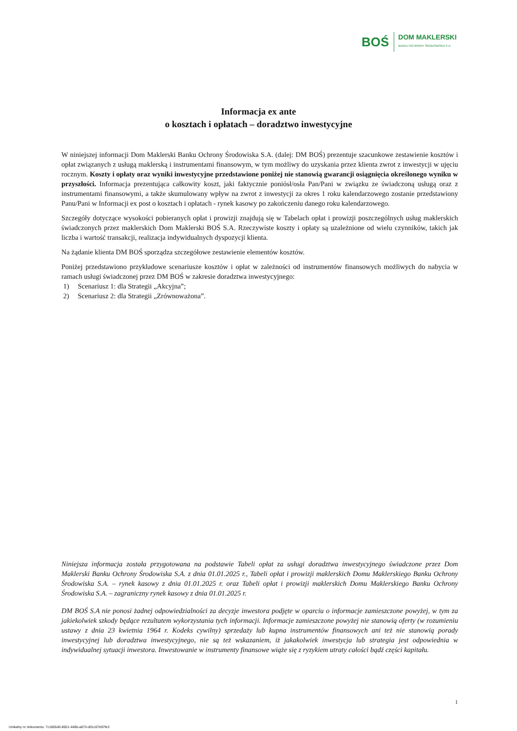BOŚ
DOM MAKLERSKI
BANKU OCHRONY ŚRODOWISKA S.A.
Informacja ex ante
o kosztach i opłatach – doradztwo inwestycyjne
W niniejszej informacji Dom Maklerski Banku Ochrony Środowiska S.A. (dalej: DM BOŚ) prezentuje szacunkowe zestawienie kosztów i opłat związanych z usługą maklerską i instrumentami finansowym, w tym możliwy do uzyskania przez klienta zwrot z inwestycji w ujęciu rocznym. Koszty i opłaty oraz wyniki inwestycyjne przedstawione poniżej nie stanowią gwarancji osiągnięcia określonego wyniku w przyszłości. Informacja prezentująca całkowity koszt, jaki faktycznie poniósł/osła Pan/Pani w związku ze świadczoną usługą oraz z instrumentami finansowymi, a także skumulowany wpływ na zwrot z inwestycji za okres 1 roku kalendarzowego zostanie przedstawiony Panu/Pani w Informacji ex post o kosztach i opłatach - rynek kasowy po zakończeniu danego roku kalendarzowego.
Szczegóły dotyczące wysokości pobieranych opłat i prowizji znajdują się w Tabelach opłat i prowizji poszczególnych usług maklerskich świadczonych przez maklerskich Dom Maklerski BOŚ S.A. Rzeczywiste koszty i opłaty są uzależnione od wielu czynników, takich jak liczba i wartość transakcji, realizacja indywidualnych dyspozycji klienta.
Na żądanie klienta DM BOŚ sporządza szczegółowe zestawienie elementów kosztów.
Poniżej przedstawiono przykładowe scenariusze kosztów i opłat w zależności od instrumentów finansowych możliwych do nabycia w ramach usługi świadczonej przez DM BOŚ w zakresie doradztwa inwestycyjnego:
1) Scenariusz 1: dla Strategii „Akcyjna”;
2) Scenariusz 2: dla Strategii „Zrównoważona”.
Niniejsza informacja została przygotowana na podstawie Tabeli opłat za usługi doradztwa inwestycyjnego świadczone przez Dom Maklerski Banku Ochrony Środowiska S.A. z dnia 01.01.2025 r., Tabeli opłat i prowizji maklerskich Domu Maklerskiego Banku Ochrony Środowiska S.A. – rynek kasowy z dnia 01.01.2025 r. oraz Tabeli opłat i prowizji maklerskich Domu Maklerskiego Banku Ochrony Środowiska S.A. – zagraniczny rynek kasowy z dnia 01.01.2025 r.
DM BOŚ S.A nie ponosi żadnej odpowiedzialności za decyzje inwestora podjęte w oparciu o informacje zamieszczone powyżej, w tym za jakiekolwiek szkody będące rezultatem wykorzystania tych informacji. Informacje zamieszczone powyżej nie stanowią oferty (w rozumieniu ustawy z dnia 23 kwietnia 1964 r. Kodeks cywilny) sprzedaży lub kupna instrumentów finansowych ani też nie stanowią porady inwestycyjnej lub doradztwa inwestycyjnego, nie są też wskazaniem, iż jakakolwiek inwestycja lub strategia jest odpowiednia w indywidualnej sytuacji inwestora. Inwestowanie w instrumenty finansowe wiąże się z ryzykiem utraty całości bądź części kapitału.
1
Unikalny nr dokumentu: 7c186540-8001-448b-a873-d01c07b97fe3